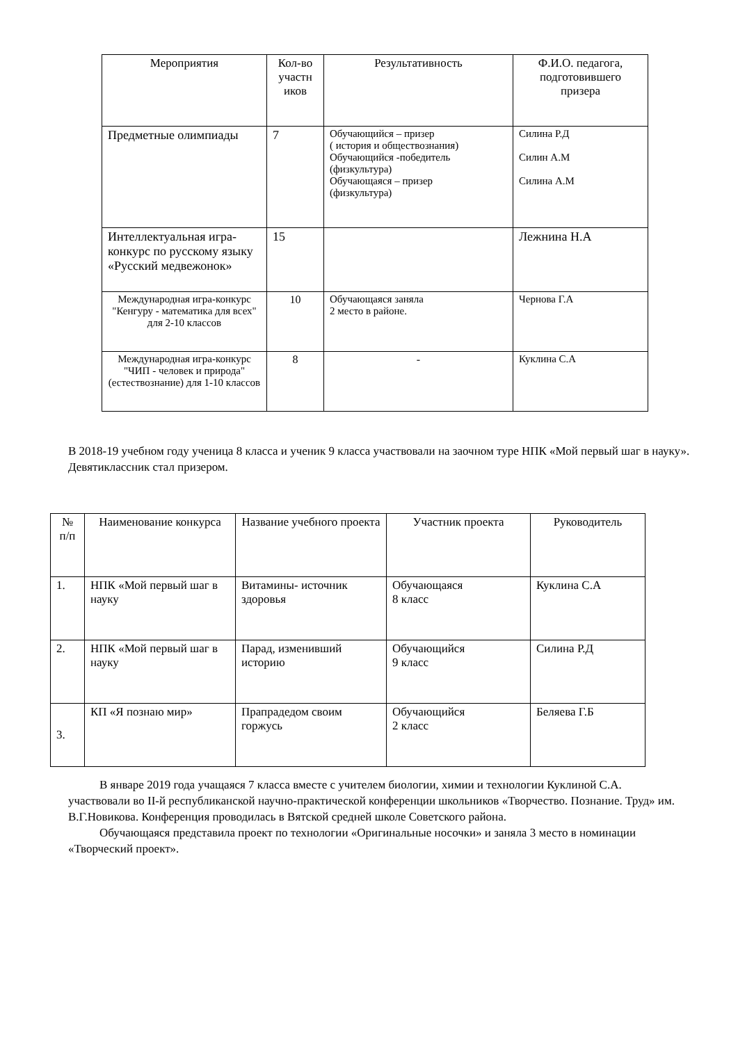| Мероприятия | Кол-во участн иков | Результативность | Ф.И.О. педагога, подготовившего призера |
| --- | --- | --- | --- |
| Предметные олимпиады | 7 | Обучающийся – призер ( история и обществознания) Обучающийся -победитель (физкультура) Обучающаяся – призер (физкультура) | Силина Р.Д Силин А.М Силина А.М |
| Интеллектуальная игра-конкурс по русскому языку «Русский медвежонок» | 15 | | Лежнина Н.А |
| Международная игра-конкурс "Кенгуру - математика для всех" для 2-10 классов | 10 | Обучающаяся заняла 2 место в районе. | Чернова Г.А |
| Международная игра-конкурс "ЧИП - человек и природа" (естествознание) для 1-10 классов | 8 | - | Куклина С.А |
В 2018-19 учебном году ученица 8 класса и ученик 9 класса участвовали на заочном туре НПК «Мой первый шаг в науку». Девятиклассник стал призером.
| № п/п | Наименование конкурса | Название учебного проекта | Участник проекта | Руководитель |
| --- | --- | --- | --- | --- |
| 1. | НПК «Мой первый шаг в науку | Витамины- источник здоровья | Обучающаяся 8 класс | Куклина С.А |
| 2. | НПК «Мой первый шаг в науку | Парад, изменивший историю | Обучающийся 9 класс | Силина Р.Д |
| 3. | КП «Я познаю мир» | Прапрадедом своим горжусь | Обучающийся 2 класс | Беляева Г.Б |
В январе 2019 года учащаяся 7 класса вместе с учителем биологии, химии и технологии Куклиной С.А. участвовали во II-й республиканской научно-практической конференции школьников «Творчество. Познание. Труд» им. В.Г.Новикова. Конференция проводилась в Вятской средней школе Советского района.
Обучающаяся представила проект по технологии «Оригинальные носочки» и заняла 3 место в номинации «Творческий проект».